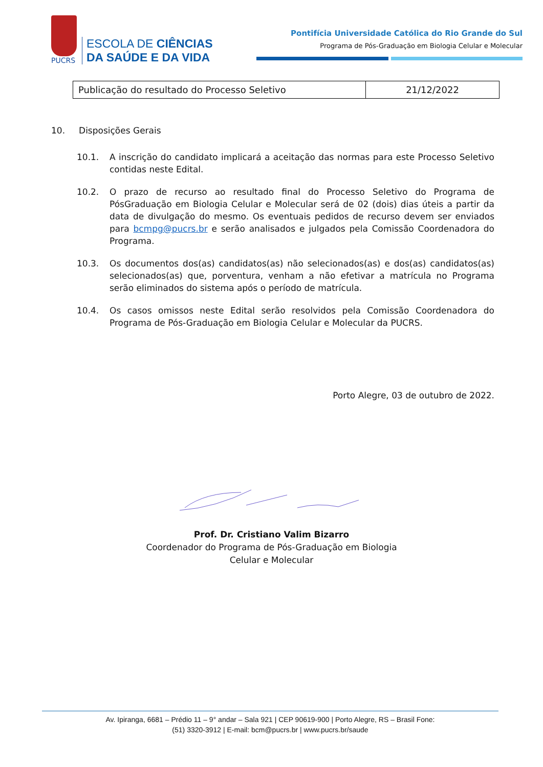PUCRS
ESCOLA DE CIÊNCIAS
DA SAÚDE E DA VIDA
Pontifícia Universidade Católica do Rio Grande do Sul
Programa de Pós-Graduação em Biologia Celular e Molecular
| Publicação do resultado do Processo Seletivo | 21/12/2022 |
10. Disposições Gerais
10.1. A inscrição do candidato implicará a aceitação das normas para este Processo Seletivo contidas neste Edital.
10.2. O prazo de recurso ao resultado final do Processo Seletivo do Programa de PósGraduação em Biologia Celular e Molecular será de 02 (dois) dias úteis a partir da data de divulgação do mesmo. Os eventuais pedidos de recurso devem ser enviados para bcmpg@pucrs.br e serão analisados e julgados pela Comissão Coordenadora do Programa.
10.3. Os documentos dos(as) candidatos(as) não selecionados(as) e dos(as) candidatos(as) selecionados(as) que, porventura, venham a não efetivar a matrícula no Programa serão eliminados do sistema após o período de matrícula.
10.4. Os casos omissos neste Edital serão resolvidos pela Comissão Coordenadora do Programa de Pós-Graduação em Biologia Celular e Molecular da PUCRS.
Porto Alegre, 03 de outubro de 2022.
Prof. Dr. Cristiano Valim Bizarro
Coordenador do Programa de Pós-Graduação em Biologia
Celular e Molecular
Av. Ipiranga, 6681 – Prédio 11 – 9° andar – Sala 921 | CEP 90619-900 | Porto Alegre, RS – Brasil Fone:
(51) 3320-3912 | E-mail: bcm@pucrs.br | www.pucrs.br/saude